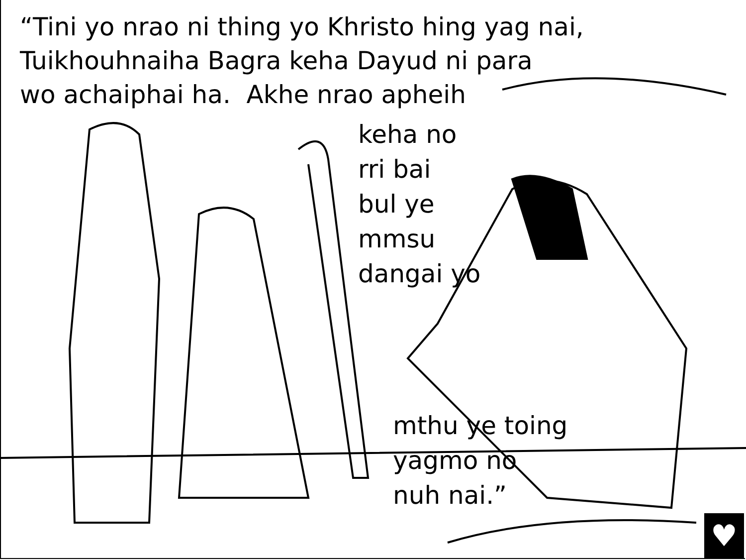“Tini yo nrao ni thing yo Khristo hing yag nai,
Tuikhouhnaiha Bagra keha Dayud ni para
wo achaiphai ha. Akhe nrao apheih
keha no
rri bai
bul ye
mmsu
dangai yo
mthu ye toing
yagmo no
nuh nai.”
♥